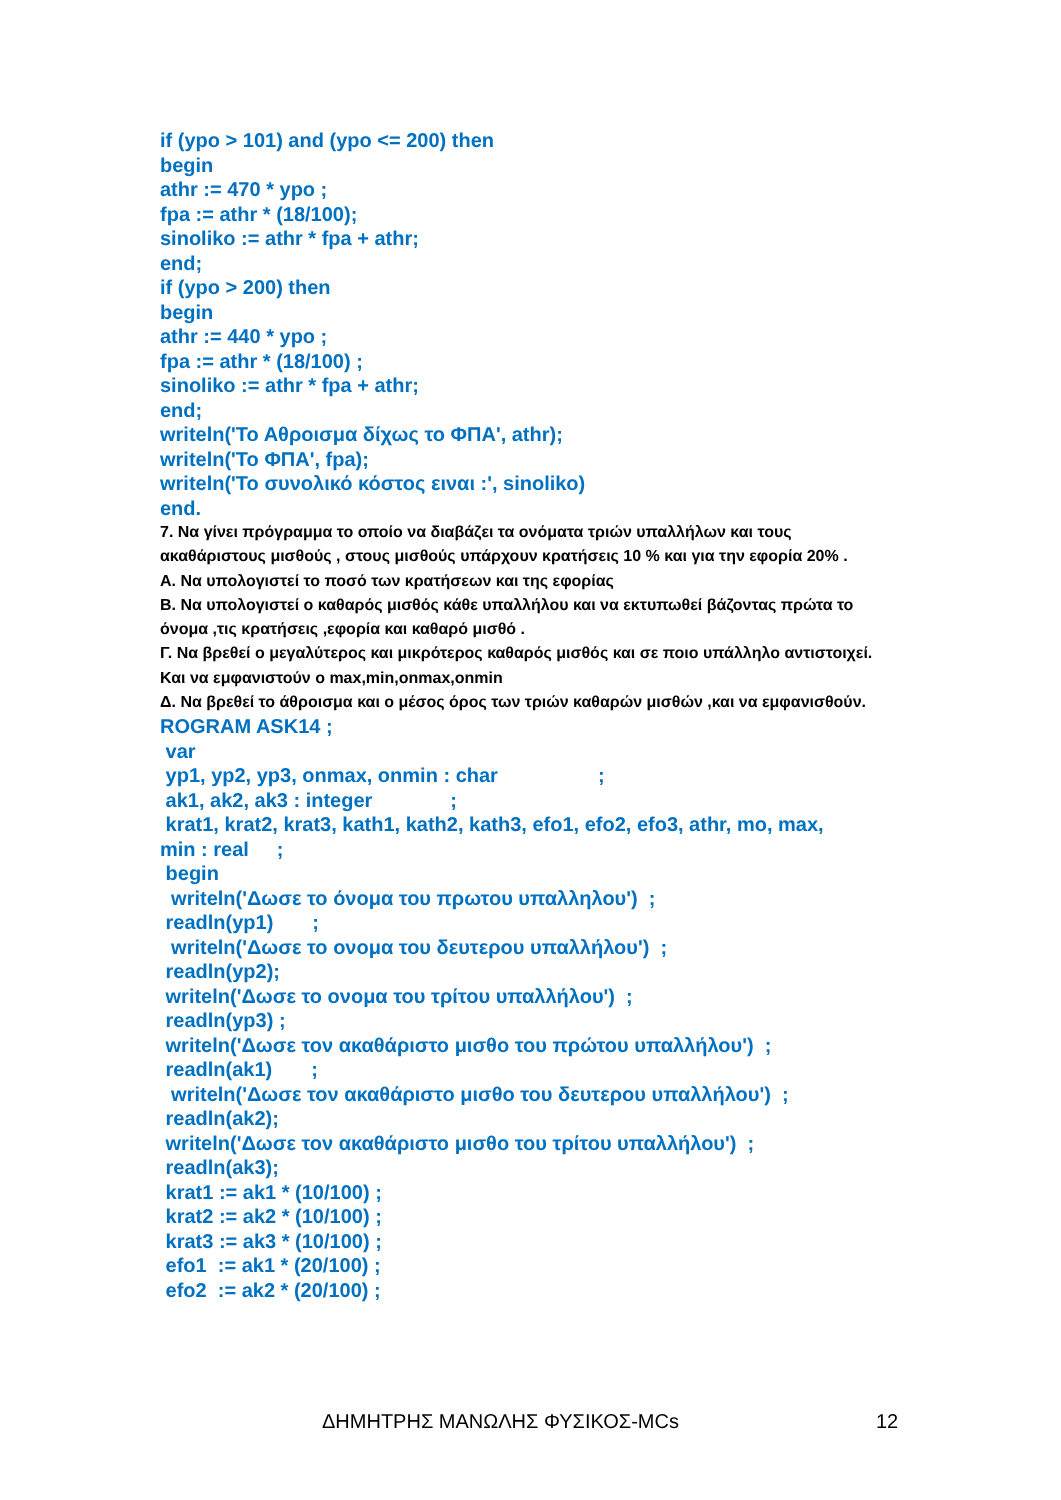if (ypo > 101) and (ypo <= 200) then begin athr := 470 * ypo ; fpa := athr * (18/100); sinoliko := athr * fpa + athr; end; if (ypo > 200) then begin athr := 440 * ypo ; fpa := athr * (18/100) ; sinoliko := athr * fpa + athr; end; writeln('Το Αθροισμα δίχως το ΦΠΑ', athr); writeln('Το ΦΠΑ', fpa); writeln('Το συνολικό κόστος ειναι :', sinoliko) end.
7. Να γίνει πρόγραμμα το οποίο να διαβάζει τα ονόματα τριών υπαλλήλων και τους ακαθάριστους μισθούς , στους μισθούς υπάρχουν κρατήσεις 10 % και για την εφορία 20% .
Α. Να υπολογιστεί το ποσό των κρατήσεων και της εφορίας
Β. Να υπολογιστεί ο καθαρός μισθός κάθε υπαλλήλου και να εκτυπωθεί βάζοντας πρώτα το όνομα ,τις κρατήσεις ,εφορία και καθαρό μισθό .
Γ. Να βρεθεί ο μεγαλύτερος και μικρότερος καθαρός μισθός και σε ποιο υπάλληλο αντιστοιχεί. Και να εμφανιστούν ο max,min,onmax,onmin
Δ. Να βρεθεί το άθροισμα και ο μέσος όρος των τριών καθαρών μισθών ,και να εμφανισθούν.
ROGRAM ASK14 ; var yp1, yp2, yp3, onmax, onmin : char ; ak1, ak2, ak3 : integer ; krat1, krat2, krat3, kath1, kath2, kath3, efo1, efo2, efo3, athr, mo, max, min : real ; begin writeln('Δωσε το όνομα του πρωτου υπαλληλου') ; readln(yp1) ; writeln('Δωσε το ονομα του δευτερου υπαλλήλου') ; readln(yp2); writeln('Δωσε το ονομα του τρίτου υπαλλήλου') ; readln(yp3) ; writeln('Δωσε τον ακαθάριστο μισθο του πρώτου υπαλλήλου') ; readln(ak1) ; writeln('Δωσε τον ακαθάριστο μισθο του δευτερου υπαλλήλου') ; readln(ak2); writeln('Δωσε τον ακαθάριστο μισθο του τρίτου υπαλλήλου') ; readln(ak3); krat1 := ak1 * (10/100) ; krat2 := ak2 * (10/100) ; krat3 := ak3 * (10/100) ; efo1 := ak1 * (20/100) ; efo2 := ak2 * (20/100) ;
ΔΗΜΗΤΡΗΣ ΜΑΝΩΛΗΣ ΦΥΣΙΚΟΣ-MCs 12